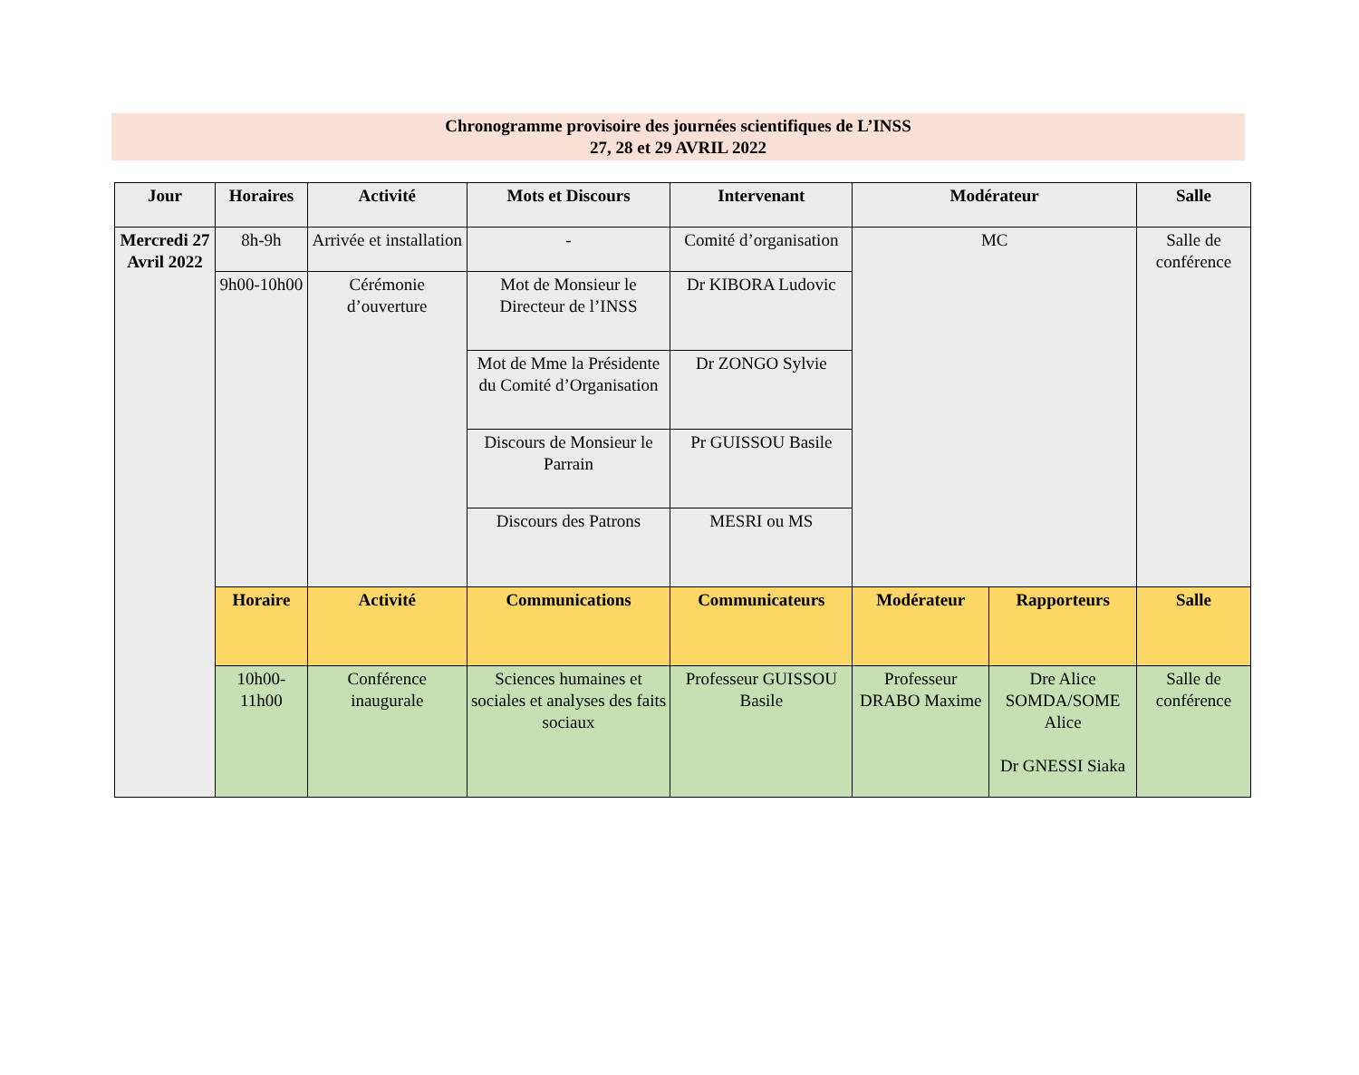Chronogramme provisoire des journées scientifiques de L’INSS
27, 28 et 29 AVRIL 2022
| Jour | Horaires | Activité | Mots et Discours | Intervenant | Modérateur | | Salle |
| --- | --- | --- | --- | --- | --- | --- | --- |
| Mercredi 27 Avril 2022 | 8h-9h | Arrivée et installation | - | Comité d’organisation | MC | | Salle de conférence |
| | 9h00-10h00 | Cérémonie d’ouverture | Mot de Monsieur le Directeur de l’INSS | Dr KIBORA Ludovic | | | |
| | | | Mot de Mme la Présidente du Comité d’Organisation | Dr ZONGO Sylvie | | | |
| | | | Discours de Monsieur le Parrain | Pr GUISSOU Basile | | | |
| | | | Discours des Patrons | MESRI ou MS | | | |
| | Horaire | Activité | Communications | Communicateurs | Modérateur | Rapporteurs | Salle |
| | 10h00-11h00 | Conférence inaugurale | Sciences humaines et sociales et analyses des faits sociaux | Professeur GUISSOU Basile | Professeur DRABO Maxime | Dre Alice SOMDA/SOME Alice Dr GNESSI Siaka | Salle de conférence |